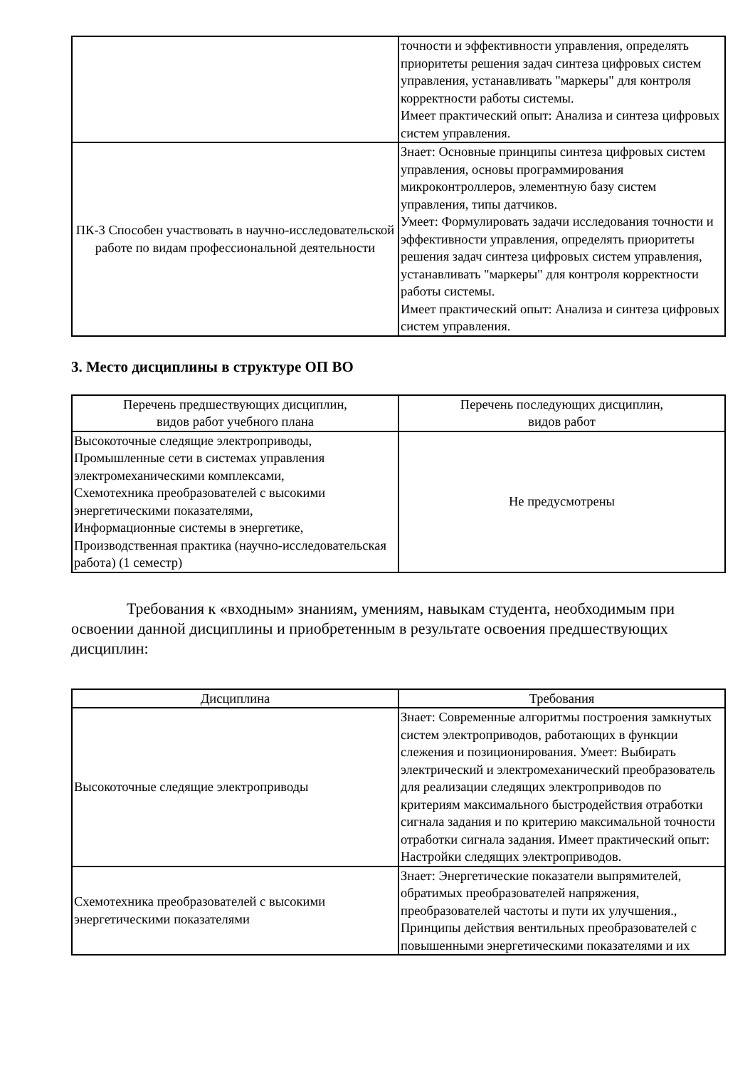| | точности и эффективности управления, определять приоритеты решения задач синтеза цифровых систем управления, устанавливать "маркеры" для контроля корректности работы системы. Имеет практический опыт: Анализа и синтеза цифровых систем управления. |
| ПК-3 Способен участвовать в научно-исследовательской работе по видам профессиональной деятельности | Знает: Основные принципы синтеза цифровых систем управления, основы программирования микроконтроллеров, элементную базу систем управления, типы датчиков. Умеет: Формулировать задачи исследования точности и эффективности управления, определять приоритеты решения задач синтеза цифровых систем управления, устанавливать "маркеры" для контроля корректности работы системы. Имеет практический опыт: Анализа и синтеза цифровых систем управления. |
3. Место дисциплины в структуре ОП ВО
| Перечень предшествующих дисциплин, видов работ учебного плана | Перечень последующих дисциплин, видов работ |
| --- | --- |
| Высокоточные следящие электроприводы, Промышленные сети в системах управления электромеханическими комплексами, Схемотехника преобразователей с высокими энергетическими показателями, Информационные системы в энергетике, Производственная практика (научно-исследовательская работа) (1 семестр) | Не предусмотрены |
Требования к «входным» знаниям, умениям, навыкам студента, необходимым при освоении данной дисциплины и приобретенным в результате освоения предшествующих дисциплин:
| Дисциплина | Требования |
| --- | --- |
| Высокоточные следящие электроприводы | Знает: Современные алгоритмы построения замкнутых систем электроприводов, работающих в функции слежения и позиционирования. Умеет: Выбирать электрический и электромеханический преобразователь для реализации следящих электроприводов по критериям максимального быстродействия отработки сигнала задания и по критерию максимальной точности отработки сигнала задания. Имеет практический опыт: Настройки следящих электроприводов. |
| Схемотехника преобразователей с высокими энергетическими показателями | Знает: Энергетические показатели выпрямителей, обратимых преобразователей напряжения, преобразователей частоты и пути их улучшения., Принципы действия вентильных преобразователей с повышенными энергетическими показателями и их |